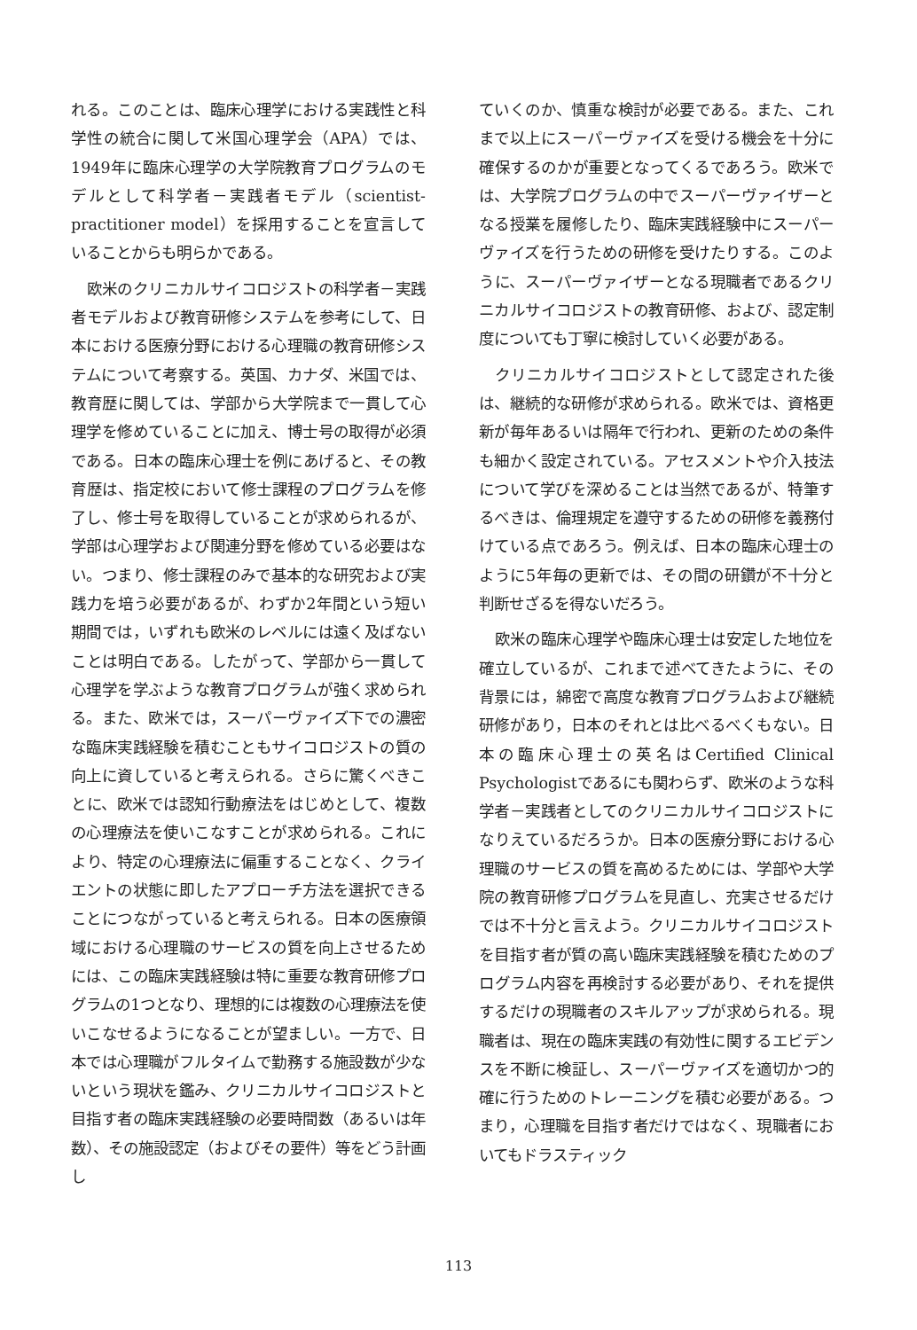れる。このことは、臨床心理学における実践性と科学性の統合に関して米国心理学会（APA）では、1949年に臨床心理学の大学院教育プログラムのモデルとして科学者－実践者モデル（scientist-practitioner model）を採用することを宣言していることからも明らかである。
欧米のクリニカルサイコロジストの科学者－実践者モデルおよび教育研修システムを参考にして、日本における医療分野における心理職の教育研修システムについて考察する。英国、カナダ、米国では、教育歴に関しては、学部から大学院まで一貫して心理学を修めていることに加え、博士号の取得が必須である。日本の臨床心理士を例にあげると、その教育歴は、指定校において修士課程のプログラムを修了し、修士号を取得していることが求められるが、学部は心理学および関連分野を修めている必要はない。つまり、修士課程のみで基本的な研究および実践力を培う必要があるが、わずか2年間という短い期間では，いずれも欧米のレベルには遠く及ばないことは明白である。したがって、学部から一貫して心理学を学ぶような教育プログラムが強く求められる。また、欧米では，スーパーヴァイズ下での濃密な臨床実践経験を積むこともサイコロジストの質の向上に資していると考えられる。さらに驚くべきことに、欧米では認知行動療法をはじめとして、複数の心理療法を使いこなすことが求められる。これにより、特定の心理療法に偏重することなく、クライエントの状態に即したアプローチ方法を選択できることにつながっていると考えられる。日本の医療領域における心理職のサービスの質を向上させるためには、この臨床実践経験は特に重要な教育研修プログラムの1つとなり、理想的には複数の心理療法を使いこなせるようになることが望ましい。一方で、日本では心理職がフルタイムで勤務する施設数が少ないという現状を鑑み、クリニカルサイコロジストと目指す者の臨床実践経験の必要時間数（あるいは年数）、その施設認定（およびその要件）等をどう計画し
ていくのか、慎重な検討が必要である。また、これまで以上にスーパーヴァイズを受ける機会を十分に確保するのかが重要となってくるであろう。欧米では、大学院プログラムの中でスーパーヴァイザーとなる授業を履修したり、臨床実践経験中にスーパーヴァイズを行うための研修を受けたりする。このように、スーパーヴァイザーとなる現職者であるクリニカルサイコロジストの教育研修、および、認定制度についても丁寧に検討していく必要がある。
クリニカルサイコロジストとして認定された後は、継続的な研修が求められる。欧米では、資格更新が毎年あるいは隔年で行われ、更新のための条件も細かく設定されている。アセスメントや介入技法について学びを深めることは当然であるが、特筆するべきは、倫理規定を遵守するための研修を義務付けている点であろう。例えば、日本の臨床心理士のように5年毎の更新では、その間の研鑽が不十分と判断せざるを得ないだろう。
欧米の臨床心理学や臨床心理士は安定した地位を確立しているが、これまで述べてきたように、その背景には，綿密で高度な教育プログラムおよび継続研修があり，日本のそれとは比べるべくもない。日本の臨床心理士の英名はCertified Clinical Psychologistであるにも関わらず、欧米のような科学者－実践者としてのクリニカルサイコロジストになりえているだろうか。日本の医療分野における心理職のサービスの質を高めるためには、学部や大学院の教育研修プログラムを見直し、充実させるだけでは不十分と言えよう。クリニカルサイコロジストを目指す者が質の高い臨床実践経験を積むためのプログラム内容を再検討する必要があり、それを提供するだけの現職者のスキルアップが求められる。現職者は、現在の臨床実践の有効性に関するエビデンスを不断に検証し、スーパーヴァイズを適切かつ的確に行うためのトレーニングを積む必要がある。つまり，心理職を目指す者だけではなく、現職者においてもドラスティック
113